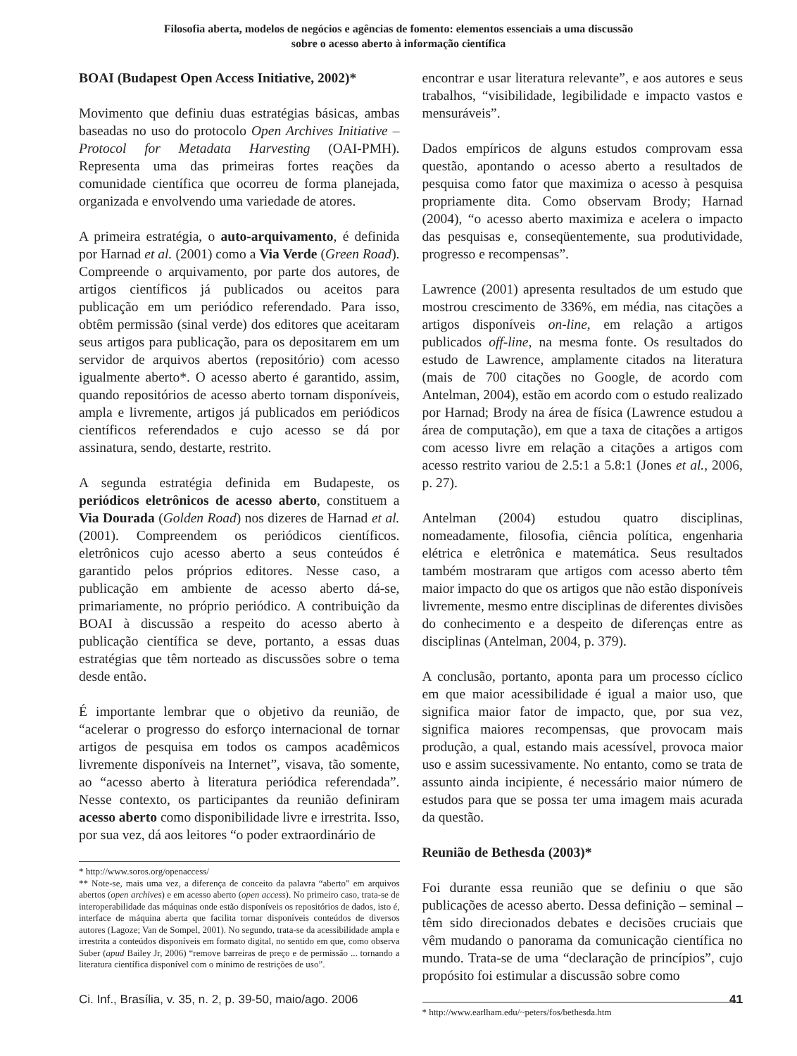Filosofia aberta, modelos de negócios e agências de fomento: elementos essenciais a uma discussão
sobre o acesso aberto à informação científica
BOAI (Budapest Open Access Initiative, 2002)*
Movimento que definiu duas estratégias básicas, ambas baseadas no uso do protocolo Open Archives Initiative – Protocol for Metadata Harvesting (OAI-PMH). Representa uma das primeiras fortes reações da comunidade científica que ocorreu de forma planejada, organizada e envolvendo uma variedade de atores.
A primeira estratégia, o auto-arquivamento, é definida por Harnad et al. (2001) como a Via Verde (Green Road). Compreende o arquivamento, por parte dos autores, de artigos científicos já publicados ou aceitos para publicação em um periódico referendado. Para isso, obtêm permissão (sinal verde) dos editores que aceitaram seus artigos para publicação, para os depositarem em um servidor de arquivos abertos (repositório) com acesso igualmente aberto*. O acesso aberto é garantido, assim, quando repositórios de acesso aberto tornam disponíveis, ampla e livremente, artigos já publicados em periódicos científicos referendados e cujo acesso se dá por assinatura, sendo, destarte, restrito.
A segunda estratégia definida em Budapeste, os periódicos eletrônicos de acesso aberto, constituem a Via Dourada (Golden Road) nos dizeres de Harnad et al. (2001). Compreendem os periódicos científicos. eletrônicos cujo acesso aberto a seus conteúdos é garantido pelos próprios editores. Nesse caso, a publicação em ambiente de acesso aberto dá-se, primariamente, no próprio periódico. A contribuição da BOAI à discussão a respeito do acesso aberto à publicação científica se deve, portanto, a essas duas estratégias que têm norteado as discussões sobre o tema desde então.
É importante lembrar que o objetivo da reunião, de “acelerar o progresso do esforço internacional de tornar artigos de pesquisa em todos os campos acadêmicos livremente disponíveis na Internet”, visava, tão somente, ao “acesso aberto à literatura periódica referendada”. Nesse contexto, os participantes da reunião definiram acesso aberto como disponibilidade livre e irrestrita. Isso, por sua vez, dá aos leitores “o poder extraordinário de
* http://www.soros.org/openaccess/
** Note-se, mais uma vez, a diferença de conceito da palavra “aberto” em arquivos abertos (open archives) e em acesso aberto (open access). No primeiro caso, trata-se de interoperabilidade das máquinas onde estão disponíveis os repositórios de dados, isto é, interface de máquina aberta que facilita tornar disponíveis conteúdos de diversos autores (Lagoze; Van de Sompel, 2001). No segundo, trata-se da acessibilidade ampla e irrestrita a conteúdos disponíveis em formato digital, no sentido em que, como observa Suber (apud Bailey Jr, 2006) “remove barreiras de preço e de permissão ... tornando a literatura científica disponível com o mínimo de restrições de uso”.
encontrar e usar literatura relevante”, e aos autores e seus trabalhos, “visibilidade, legibilidade e impacto vastos e mensuráveis”.
Dados empíricos de alguns estudos comprovam essa questão, apontando o acesso aberto a resultados de pesquisa como fator que maximiza o acesso à pesquisa propriamente dita. Como observam Brody; Harnad (2004), “o acesso aberto maximiza e acelera o impacto das pesquisas e, conseqüentemente, sua produtividade, progresso e recompensas”.
Lawrence (2001) apresenta resultados de um estudo que mostrou crescimento de 336%, em média, nas citações a artigos disponíveis on-line, em relação a artigos publicados off-line, na mesma fonte. Os resultados do estudo de Lawrence, amplamente citados na literatura (mais de 700 citações no Google, de acordo com Antelman, 2004), estão em acordo com o estudo realizado por Harnad; Brody na área de física (Lawrence estudou a área de computação), em que a taxa de citações a artigos com acesso livre em relação a citações a artigos com acesso restrito variou de 2.5:1 a 5.8:1 (Jones et al., 2006, p. 27).
Antelman (2004) estudou quatro disciplinas, nomeadamente, filosofia, ciência política, engenharia elétrica e eletrônica e matemática. Seus resultados também mostraram que artigos com acesso aberto têm maior impacto do que os artigos que não estão disponíveis livremente, mesmo entre disciplinas de diferentes divisões do conhecimento e a despeito de diferenças entre as disciplinas (Antelman, 2004, p. 379).
A conclusão, portanto, aponta para um processo cíclico em que maior acessibilidade é igual a maior uso, que significa maior fator de impacto, que, por sua vez, significa maiores recompensas, que provocam mais produção, a qual, estando mais acessível, provoca maior uso e assim sucessivamente. No entanto, como se trata de assunto ainda incipiente, é necessário maior número de estudos para que se possa ter uma imagem mais acurada da questão.
Reunião de Bethesda (2003)*
Foi durante essa reunião que se definiu o que são publicações de acesso aberto. Dessa definição – seminal – têm sido direcionados debates e decisões cruciais que vêm mudando o panorama da comunicação científica no mundo. Trata-se de uma “declaração de princípios”, cujo propósito foi estimular a discussão sobre como
* http://www.earlham.edu/~peters/fos/bethesda.htm
Ci. Inf., Brasília, v. 35, n. 2, p. 39-50, maio/ago. 2006 41